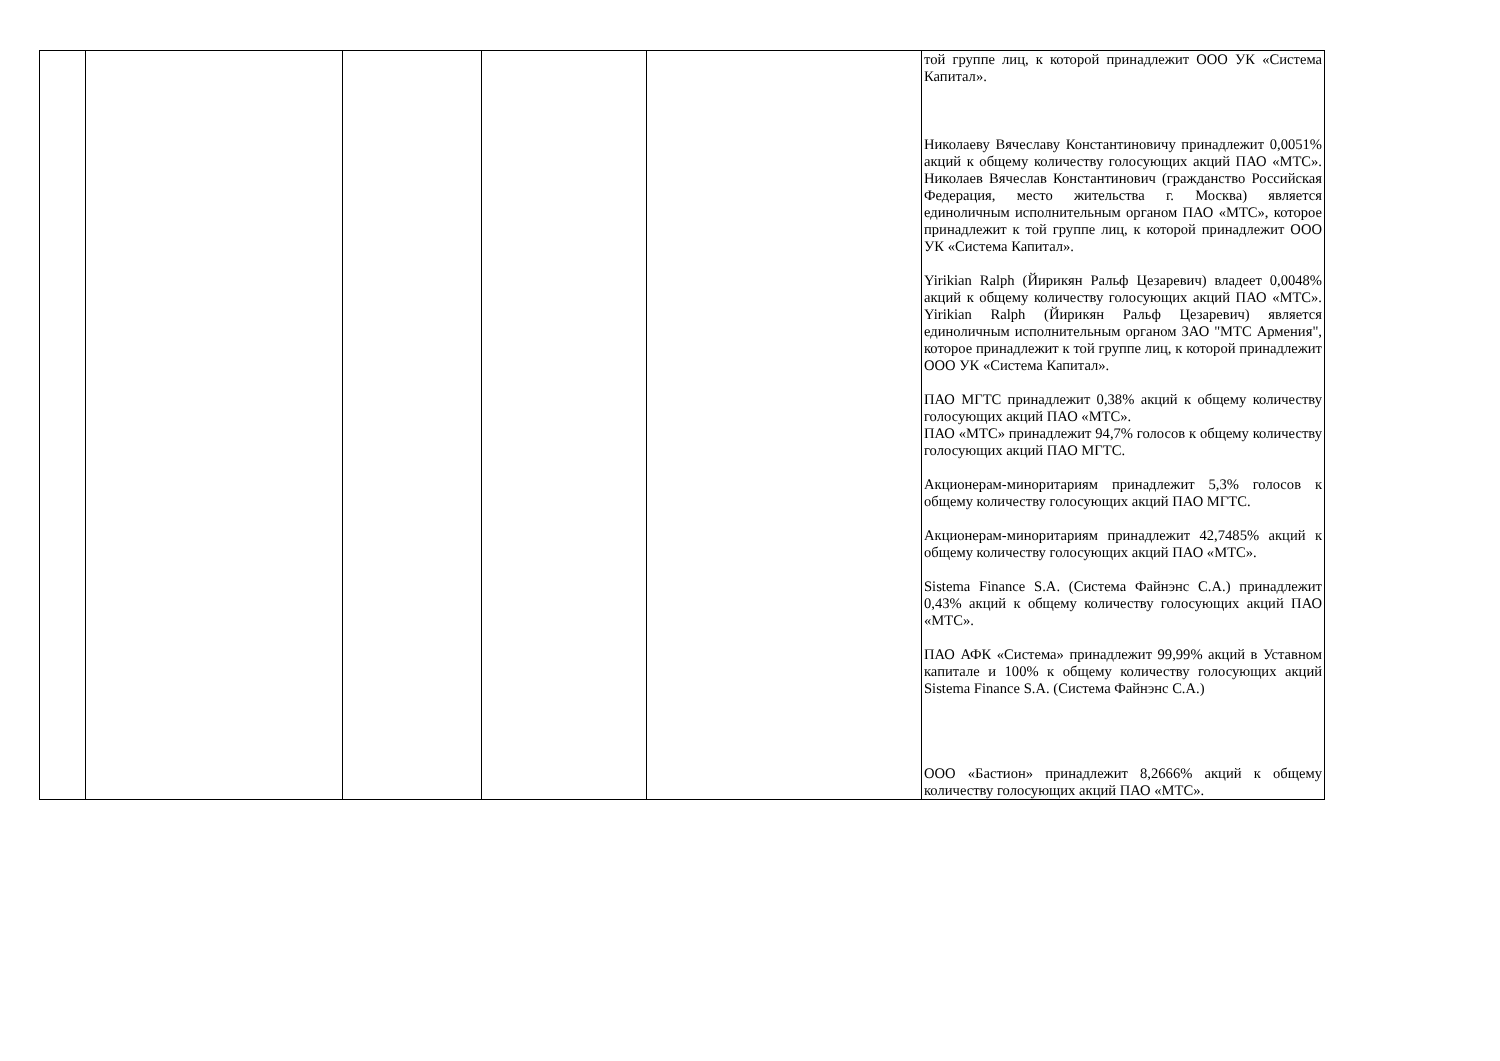| | | | | | той группе лиц, к которой принадлежит ООО УК «Система Капитал». Николаеву Вячеславу Константиновичу принадлежит 0,0051% акций к общему количеству голосующих акций ПАО «МТС». Николаев Вячеслав Константинович (гражданство Российская Федерация, место жительства г. Москва) является единоличным исполнительным органом ПАО «МТС», которое принадлежит к той группе лиц, к которой принадлежит ООО УК «Система Капитал». Yirikian Ralph (Йирикян Ральф Цезаревич) владеет 0,0048% акций к общему количеству голосующих акций ПАО «МТС». Yirikian Ralph (Йирикян Ральф Цезаревич) является единоличным исполнительным органом ЗАО "МТС Армения", которое принадлежит к той группе лиц, к которой принадлежит ООО УК «Система Капитал». ПАО МГТС принадлежит 0,38% акций к общему количеству голосующих акций ПАО «МТС». ПАО «МТС» принадлежит 94,7% голосов к общему количеству голосующих акций ПАО МГТС. Акционерам-миноритариям принадлежит 5,3% голосов к общему количеству голосующих акций ПАО МГТС. Акционерам-миноритариям принадлежит 42,7485% акций к общему количеству голосующих акций ПАО «МТС». Sistema Finance S.A. (Система Файнэнс С.А.) принадлежит 0,43% акций к общему количеству голосующих акций ПАО «МТС». ПАО АФК «Система» принадлежит 99,99% акций в Уставном капитале и 100% к общему количеству голосующих акций Sistema Finance S.A. (Система Файнэнс С.А.) ООО «Бастион» принадлежит 8,2666% акций к общему количеству голосующих акций ПАО «МТС». |